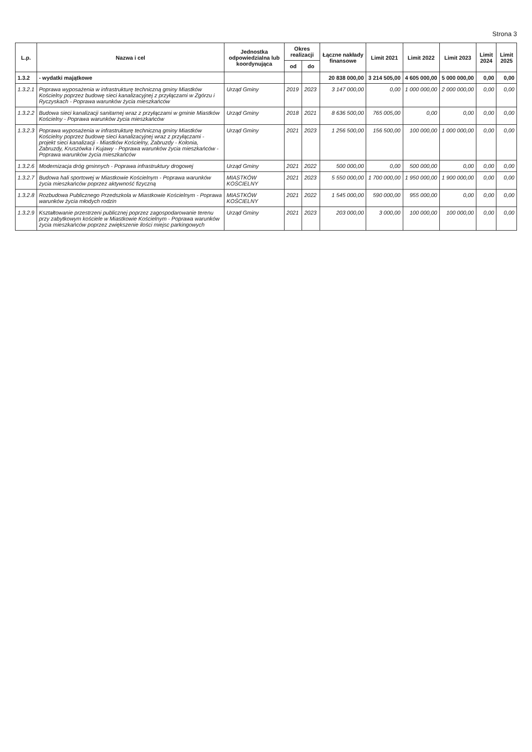Strona 3
| L.p. | Nazwa i cel | Jednostka odpowiedzialna lub koordynująca | Okres realizacji | | Łączne nakłady finansowe | Limit 2021 | Limit 2022 | Limit 2023 | Limit 2024 | Limit 2025 |
| --- | --- | --- | --- | --- | --- | --- | --- | --- | --- | --- |
| | | | od | do | | | | | | |
| 1.3.2 | - wydatki majątkowe | | | | 20 838 000,00 | 3 214 505,00 | 4 605 000,00 | 5 000 000,00 | 0,00 | 0,00 |
| 1.3.2.1 | Poprawa wyposażenia w infrastrukturę techniczną gminy Miastków Kościelny poprzez budowę sieci kanalizacyjnej z przyłączami w Zgórzu i Ryczyskach - Poprawa warunków życia mieszkańców | Urząd Gminy | 2019 | 2023 | 3 147 000,00 | 0,00 | 1 000 000,00 | 2 000 000,00 | 0,00 | 0,00 |
| 1.3.2.2 | Budowa sieci kanalizacji sanitarnej wraz z przyłączami w gminie Miastków Kościelny - Poprawa warunków życia mieszkańców | Urząd Gminy | 2018 | 2021 | 8 636 500,00 | 765 005,00 | 0,00 | 0,00 | 0,00 | 0,00 |
| 1.3.2.3 | Poprawa wyposażenia w infrastrukturę techniczną gminy Miastków Kościelny poprzez budowę sieci kanalizacyjnej wraz z przyłączami - projekt sieci kanalizacji - Miastków Kościelny, Zabruzdy - Kolonia, Zabruzdy, Kruszówka i Kujawy - Poprawa warunków życia mieszkańców - Poprawa warunków życia mieszkańców | Urząd Gminy | 2021 | 2023 | 1 256 500,00 | 156 500,00 | 100 000,00 | 1 000 000,00 | 0,00 | 0,00 |
| 1.3.2.6 | Modernizacja dróg gminnych - Poprawa infrastruktury drogowej | Urząd Gminy | 2021 | 2022 | 500 000,00 | 0,00 | 500 000,00 | 0,00 | 0,00 | 0,00 |
| 1.3.2.7 | Budowa hali sportowej w Miastkowie Kościelnym - Poprawa warunków życia mieszkańców poprzez aktywność fizyczną | MIASTKÓW KOŚCIELNY | 2021 | 2023 | 5 550 000,00 | 1 700 000,00 | 1 950 000,00 | 1 900 000,00 | 0,00 | 0,00 |
| 1.3.2.8 | Rozbudowa Publicznego Przedszkola w Miastkowie Kościelnym - Poprawa warunków życia młodych rodzin | MIASTKÓW KOŚCIELNY | 2021 | 2022 | 1 545 000,00 | 590 000,00 | 955 000,00 | 0,00 | 0,00 | 0,00 |
| 1.3.2.9 | Kształtowanie przestrzeni publicznej poprzez zagospodarowanie terenu przy zabytkowym kościele w Miastkowie Kościelnym - Poprawa warunków życia mieszkańców poprzez zwiększenie ilości miejsc parkingowych | Urząd Gminy | 2021 | 2023 | 203 000,00 | 3 000,00 | 100 000,00 | 100 000,00 | 0,00 | 0,00 |